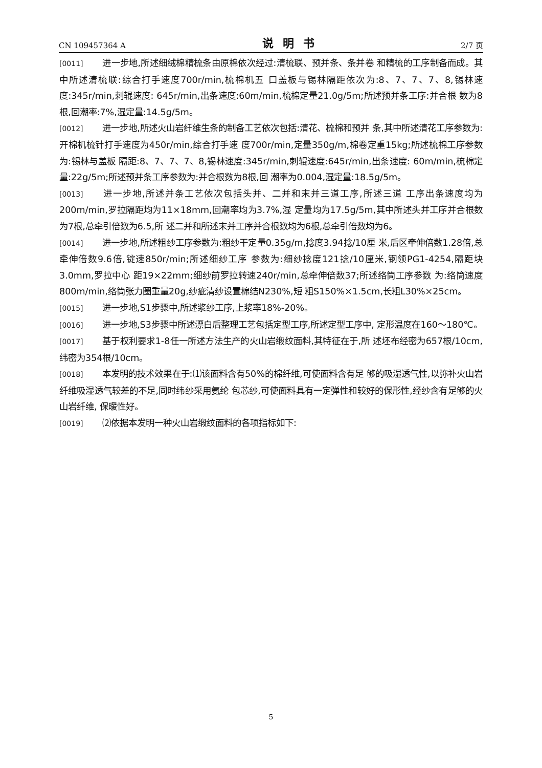CN 109457364 A 说明书 2/7 页
[0011] 进一步地,所述细绒棉精梳条由原棉依次经过:清梳联、预并条、条并卷 和精梳的工序制备而成。其中所述清梳联:综合打手速度700r/min,梳棉机五 口盖板与锡林隔距依次为:8、7、7、7、8,锡林速度:345r/min,刺辊速度: 645r/min,出条速度:60m/min,梳棉定量21.0g/5m;所述预并条工序:并合根 数为8根,回潮率:7%,湿定量:14.5g/5m。
[0012] 进一步地,所述火山岩纤维生条的制备工艺依次包括:清花、梳棉和预并 条,其中所述清花工序参数为:开棉机梳针打手速度为450r/min,综合打手速 度700r/min,定量350g/m,棉卷定重15kg;所述梳棉工序参数为:锡林与盖板 隔距:8、7、7、7、8,锡林速度:345r/min,刺辊速度:645r/min,出条速度: 60m/min,梳棉定量:22g/5m;所述预并条工序参数为:并合根数为8根,回 潮率为0.004,湿定量:18.5g/5m。
[0013] 进一步地,所述并条工艺依次包括头并、二并和末并三道工序,所述三道 工序出条速度均为200m/min,罗拉隔距均为11×18mm,回潮率均为3.7%,湿 定量均为17.5g/5m,其中所述头并工序并合根数为7根,总牵引倍数为6.5,所 述二并和所述末并工序并合根数均为6根,总牵引倍数均为6。
[0014] 进一步地,所述粗纱工序参数为:粗纱干定量0.35g/m,捻度3.94捻/10厘 米,后区牵伸倍数1.28倍,总牵伸倍数9.6倍,锭速850r/min;所述细纱工序 参数为:细纱捻度121捻/10厘米,钢领PG1-4254,隔距块3.0mm,罗拉中心 距19×22mm;细纱前罗拉转速240r/min,总牵伸倍数37;所述络筒工序参数 为:络筒速度800m/min,络筒张力圈重量20g,纱疵清纱设置棉结N230%,短 粗S150%×1.5cm,长粗L30%×25cm。
[0015] 进一步地,S1步骤中,所述浆纱工序,上浆率18%-20%。
[0016] 进一步地,S3步骤中所述漂白后整理工艺包括定型工序,所述定型工序中, 定形温度在160～180℃。
[0017] 基于权利要求1-8任一所述方法生产的火山岩缎纹面料,其特征在于,所 述坯布经密为657根/10cm,纬密为354根/10cm。
[0018] 本发明的技术效果在于:⑴该面料含有50%的棉纤维,可使面料含有足 够的吸湿透气性,以弥补火山岩纤维吸湿透气较差的不足,同时纬纱采用氨纶 包芯纱,可使面料具有一定弹性和较好的保形性,经纱含有足够的火山岩纤维, 保暖性好。
[0019] ⑵依据本发明一种火山岩缎纹面料的各项指标如下:
5